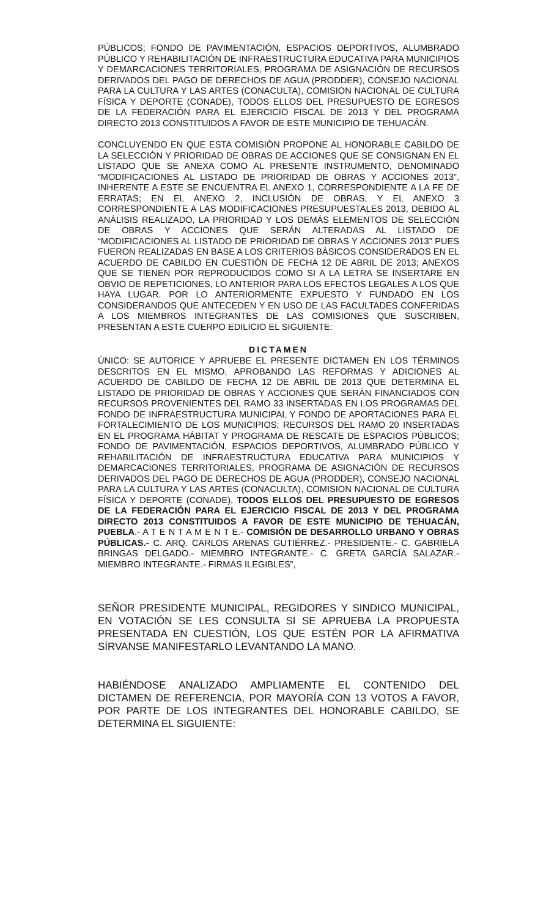PÚBLICOS; FONDO DE PAVIMENTACIÓN, ESPACIOS DEPORTIVOS, ALUMBRADO PÚBLICO Y REHABILITACIÓN DE INFRAESTRUCTURA EDUCATIVA PARA MUNICIPIOS Y DEMARCACIONES TERRITORIALES, PROGRAMA DE ASIGNACIÓN DE RECURSOS DERIVADOS DEL PAGO DE DERECHOS DE AGUA (PRODDER), CONSEJO NACIONAL PARA LA CULTURA Y LAS ARTES (CONACULTA), COMISION NACIONAL DE CULTURA FÍSICA Y DEPORTE (CONADE), TODOS ELLOS DEL PRESUPUESTO DE EGRESOS DE LA FEDERACIÓN PARA EL EJERCICIO FISCAL DE 2013 Y DEL PROGRAMA DIRECTO 2013 CONSTITUIDOS A FAVOR DE ESTE MUNICIPIO DE TEHUACÁN.
CONCLUYENDO EN QUE ESTA COMISIÓN PROPONE AL HONORABLE CABILDO DE LA SELECCIÓN Y PRIORIDAD DE OBRAS DE ACCIONES QUE SE CONSIGNAN EN EL LISTADO QUE SE ANEXA COMO AL PRESENTE INSTRUMENTO, DENOMINADO “MODIFICACIONES AL LISTADO DE PRIORIDAD DE OBRAS Y ACCIONES 2013”, INHERENTE A ESTE SE ENCUENTRA EL ANEXO 1, CORRESPONDIENTE A LA FE DE ERRATAS; EN EL ANEXO 2, INCLUSIÓN DE OBRAS, Y EL ANEXO 3 CORRESPONDIENTE A LAS MODIFICACIONES PRESUPUESTALES 2013, DEBIDO AL ANÁLISIS REALIZADO, LA PRIORIDAD Y LOS DEMÁS ELEMENTOS DE SELECCIÓN DE OBRAS Y ACCIONES QUE SERÁN ALTERADAS AL LISTADO DE “MODIFICACIONES AL LISTADO DE PRIORIDAD DE OBRAS Y ACCIONES 2013” PUES FUERON REALIZADAS EN BASE A LOS CRITERIOS BÁSICOS CONSIDERADOS EN EL ACUERDO DE CABILDO EN CUESTIÓN DE FECHA 12 DE ABRIL DE 2013; ANEXOS QUE SE TIENEN POR REPRODUCIDOS COMO SI A LA LETRA SE INSERTARE EN OBVIO DE REPETICIONES, LO ANTERIOR PARA LOS EFECTOS LEGALES A LOS QUE HAYA LUGAR. POR LO ANTERIORMENTE EXPUESTO Y FUNDADO EN LOS CONSIDERANDOS QUE ANTECEDEN Y EN USO DE LAS FACULTADES CONFERIDAS A LOS MIEMBROS INTEGRANTES DE LAS COMISIONES QUE SUSCRIBEN, PRESENTAN A ESTE CUERPO EDILICIO EL SIGUIENTE:
DICTAMEN
ÚNICO: SE AUTORICE Y APRUEBE EL PRESENTE DICTAMEN EN LOS TÉRMINOS DESCRITOS EN EL MISMO, APROBANDO LAS REFORMAS Y ADICIONES AL ACUERDO DE CABILDO DE FECHA 12 DE ABRIL DE 2013 QUE DETERMINA EL LISTADO DE PRIORIDAD DE OBRAS Y ACCIONES QUE SERÁN FINANCIADOS CON RECURSOS PROVENIENTES DEL RAMO 33 INSERTADAS EN LOS PROGRAMAS DEL FONDO DE INFRAESTRUCTURA MUNICIPAL Y FONDO DE APORTACIONES PARA EL FORTALECIMIENTO DE LOS MUNICIPIOS; RECURSOS DEL RAMO 20 INSERTADAS EN EL PROGRAMA HÁBITAT Y PROGRAMA DE RESCATE DE ESPACIOS PÚBLICOS; FONDO DE PAVIMENTACIÓN, ESPACIOS DEPORTIVOS, ALUMBRADO PÚBLICO Y REHABILITACIÓN DE INFRAESTRUCTURA EDUCATIVA PARA MUNICIPIOS Y DEMARCACIONES TERRITORIALES, PROGRAMA DE ASIGNACIÓN DE RECURSOS DERIVADOS DEL PAGO DE DERECHOS DE AGUA (PRODDER), CONSEJO NACIONAL PARA LA CULTURA Y LAS ARTES (CONACULTA), COMISION NACIONAL DE CULTURA FÍSICA Y DEPORTE (CONADE), TODOS ELLOS DEL PRESUPUESTO DE EGRESOS DE LA FEDERACIÓN PARA EL EJERCICIO FISCAL DE 2013 Y DEL PROGRAMA DIRECTO 2013 CONSTITUIDOS A FAVOR DE ESTE MUNICIPIO DE TEHUACÁN, PUEBLA.- A T E N T A M E N T E.- COMISIÓN DE DESARROLLO URBANO Y OBRAS PÚBLICAS.- C. ARQ. CARLOS ARENAS GUTIÉRREZ.- PRESIDENTE.- C. GABRIELA BRINGAS DELGADO.- MIEMBRO INTEGRANTE.- C. GRETA GARCÍA SALAZAR.- MIEMBRO INTEGRANTE.- FIRMAS ILEGIBLES”,
SEÑOR PRESIDENTE MUNICIPAL, REGIDORES Y SINDICO MUNICIPAL, EN VOTACIÓN SE LES CONSULTA SI SE APRUEBA LA PROPUESTA PRESENTADA EN CUESTIÓN, LOS QUE ESTÉN POR LA AFIRMATIVA SÍRVANSE MANIFESTARLO LEVANTANDO LA MANO.
HABIÉNDOSE ANALIZADO AMPLIAMENTE EL CONTENIDO DEL DICTAMEN DE REFERENCIA, POR MAYORÍA CON 13 VOTOS A FAVOR, POR PARTE DE LOS INTEGRANTES DEL HONORABLE CABILDO, SE DETERMINA EL SIGUIENTE: